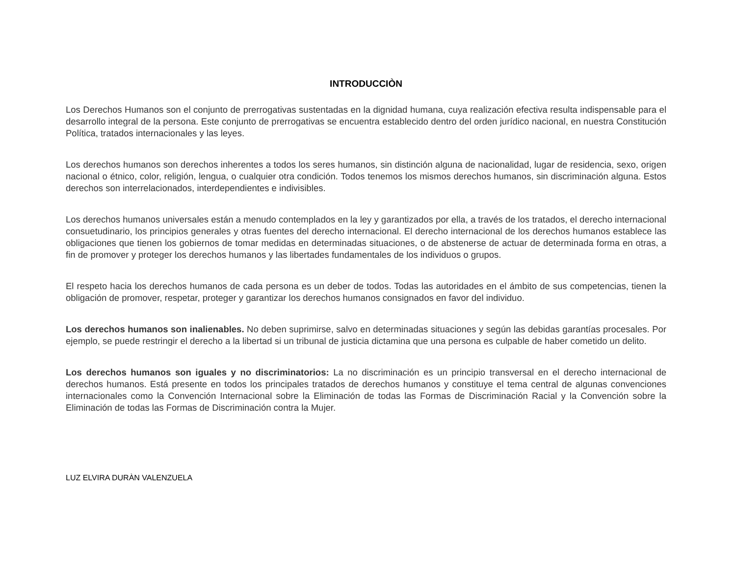INTRODUCCIÒN
Los Derechos Humanos son el conjunto de prerrogativas sustentadas en la dignidad humana, cuya realización efectiva resulta indispensable para el desarrollo integral de la persona. Este conjunto de prerrogativas se encuentra establecido dentro del orden jurídico nacional, en nuestra Constitución Política, tratados internacionales y las leyes.
Los derechos humanos son derechos inherentes a todos los seres humanos, sin distinción alguna de nacionalidad, lugar de residencia, sexo, origen nacional o étnico, color, religión, lengua, o cualquier otra condición. Todos tenemos los mismos derechos humanos, sin discriminación alguna. Estos derechos son interrelacionados, interdependientes e indivisibles.
Los derechos humanos universales están a menudo contemplados en la ley y garantizados por ella, a través de los tratados, el derecho internacional consuetudinario, los principios generales y otras fuentes del derecho internacional. El derecho internacional de los derechos humanos establece las obligaciones que tienen los gobiernos de tomar medidas en determinadas situaciones, o de abstenerse de actuar de determinada forma en otras, a fin de promover y proteger los derechos humanos y las libertades fundamentales de los individuos o grupos.
El respeto hacia los derechos humanos de cada persona es un deber de todos. Todas las autoridades en el ámbito de sus competencias, tienen la obligación de promover, respetar, proteger y garantizar los derechos humanos consignados en favor del individuo.
Los derechos humanos son inalienables. No deben suprimirse, salvo en determinadas situaciones y según las debidas garantías procesales. Por ejemplo, se puede restringir el derecho a la libertad si un tribunal de justicia dictamina que una persona es culpable de haber cometido un delito.
Los derechos humanos son iguales y no discriminatorios: La no discriminación es un principio transversal en el derecho internacional de derechos humanos. Está presente en todos los principales tratados de derechos humanos y constituye el tema central de algunas convenciones internacionales como la Convención Internacional sobre la Eliminación de todas las Formas de Discriminación Racial y la Convención sobre la Eliminación de todas las Formas de Discriminación contra la Mujer.
LUZ ELVIRA DURÀN VALENZUELA